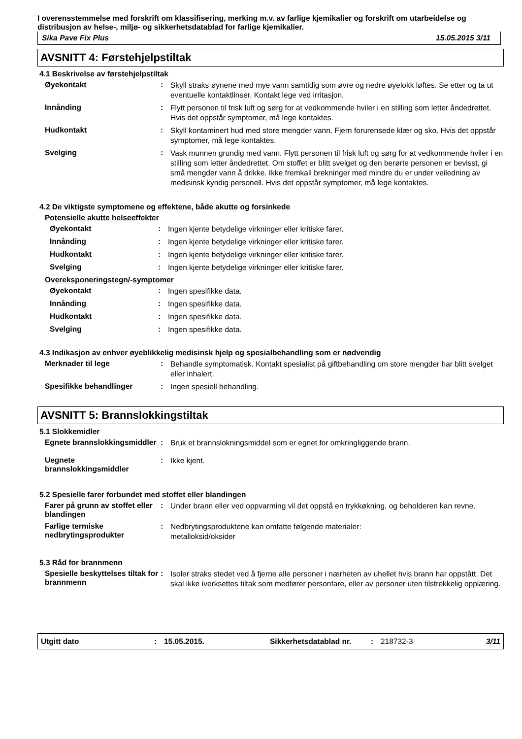I overensstemmelse med forskrift om klassifisering, merking m.v. av farlige kjemikalier og forskrift om utarbeidelse og distribusjon av helse-, miljø- og sikkerhetsdatablad for farlige kjemikalier.
Sika Pave Fix Plus 15.05.2015 3/11
AVSNITT 4: Førstehjelpstiltak
4.1 Beskrivelse av førstehjelpstiltak
Øyekontakt :
Skyll straks øynene med mye vann samtidig som øvre og nedre øyelokk løftes. Se etter og ta ut eventuelle kontaktlinser. Kontakt lege ved irritasjon.
Innånding :
Flytt personen til frisk luft og sørg for at vedkommende hviler i en stilling som letter åndedrettet. Hvis det oppstår symptomer, må lege kontaktes.
Hudkontakt :
Skyll kontaminert hud med store mengder vann. Fjern forurensede klær og sko. Hvis det oppstår symptomer, må lege kontaktes.
Svelging :
Vask munnen grundig med vann. Flytt personen til frisk luft og sørg for at vedkommende hviler i en stilling som letter åndedrettet. Om stoffet er blitt svelget og den berørte personen er bevisst, gi små mengder vann å drikke. Ikke fremkall brekninger med mindre du er under veiledning av medisinsk kyndig personell. Hvis det oppstår symptomer, må lege kontaktes.
4.2 De viktigste symptomene og effektene, både akutte og forsinkede
Potensielle akutte helseeffekter
Øyekontakt :
Ingen kjente betydelige virkninger eller kritiske farer.
Innånding :
Ingen kjente betydelige virkninger eller kritiske farer.
Hudkontakt :
Ingen kjente betydelige virkninger eller kritiske farer.
Svelging :
Ingen kjente betydelige virkninger eller kritiske farer.
Overeksponeringstegn/-symptomer
Øyekontakt :
Ingen spesifikke data.
Innånding :
Ingen spesifikke data.
Hudkontakt :
Ingen spesifikke data.
Svelging :
Ingen spesifikke data.
4.3 Indikasjon av enhver øyeblikkelig medisinsk hjelp og spesialbehandling som er nødvendig
Merknader til lege :
Behandle symptomatisk. Kontakt spesialist på giftbehandling om store mengder har blitt svelget eller inhalert.
Spesifikke behandlinger :
Ingen spesiell behandling.
AVSNITT 5: Brannslokkingstiltak
5.1 Slokkemidler
Egnete brannslokkingsmiddler
:
Bruk et brannslokningsmiddel som er egnet for omkringliggende brann.
Uegnete brannslokkingsmiddler
:
Ikke kjent.
5.2 Spesielle farer forbundet med stoffet eller blandingen
Farer på grunn av stoffet eller blandingen
:
Under brann eller ved oppvarming vil det oppstå en trykkøkning, og beholderen kan revne.
Farlige termiske nedbrytingsprodukter
:
Nedbrytingsproduktene kan omfatte følgende materialer:
metalloksid/oksider
5.3 Råd for brannmenn
Spesielle beskyttelses tiltak for brannmenn
:
Isoler straks stedet ved å fjerne alle personer i nærheten av uhellet hvis brann har oppstått. Det skal ikke iverksettes tiltak som medfører personfare, eller av personer uten tilstrekkelig opplæring.
Utgitt dato: 15.05.2015. Sikkerhetsdatablad nr.: 218732-3 3/11